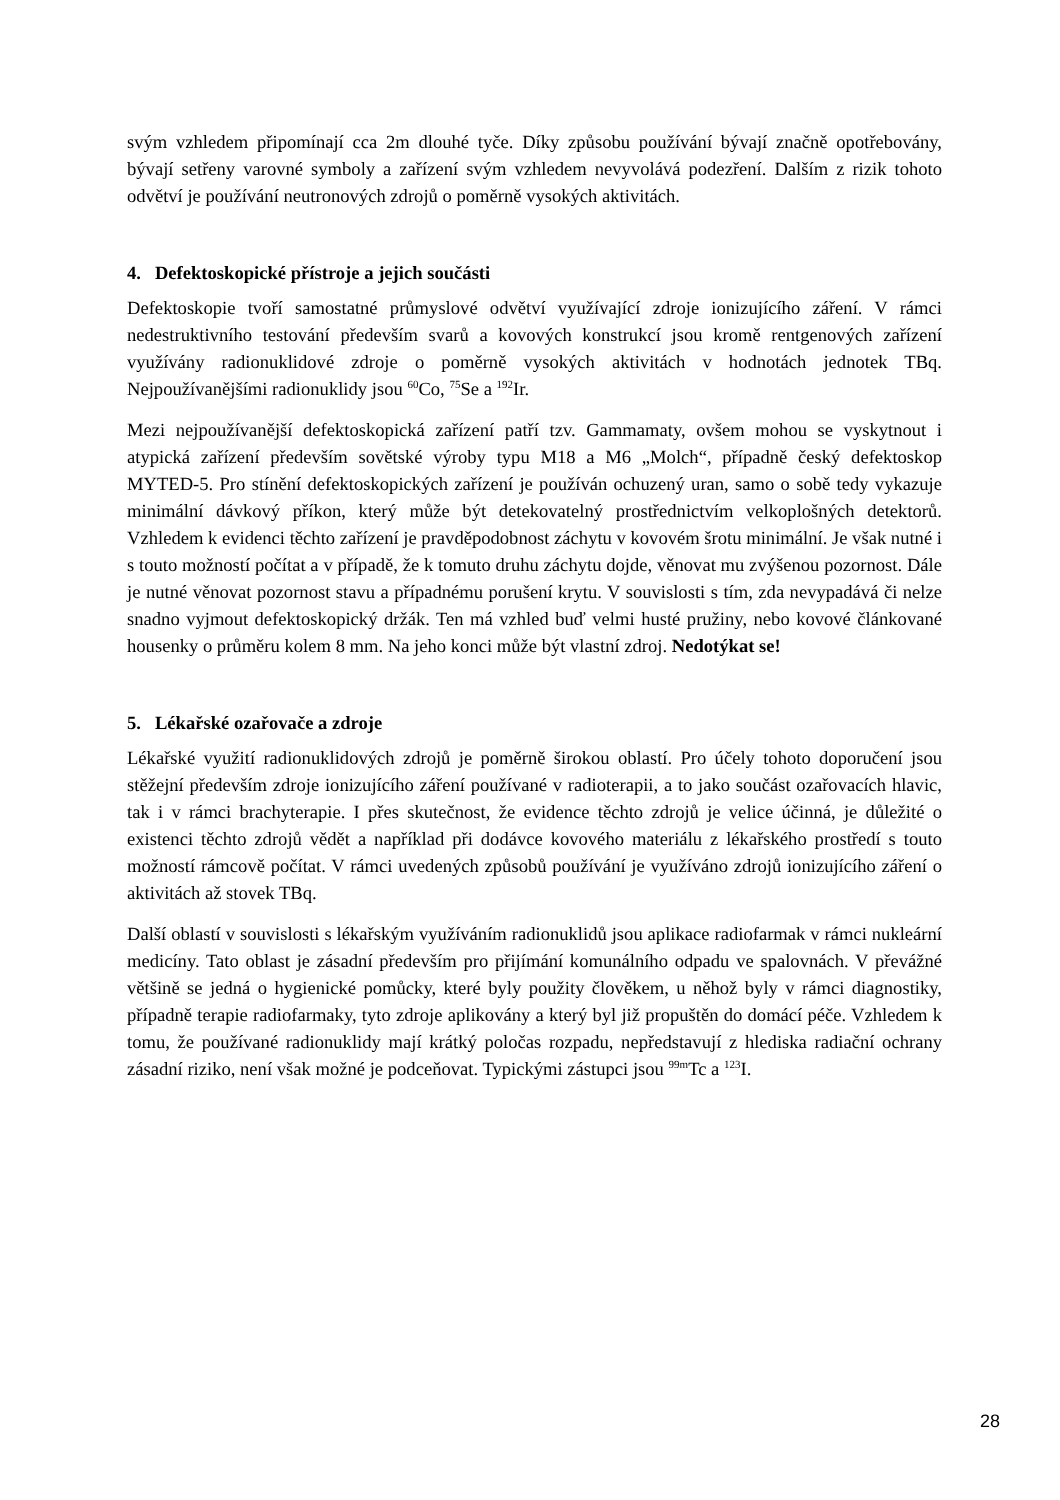svým vzhledem připomínají cca 2m dlouhé tyče. Díky způsobu používání bývají značně opotřebovány, bývají setřeny varovné symboly a zařízení svým vzhledem nevyvolává podezření. Dalším z rizik tohoto odvětví je používání neutronových zdrojů o poměrně vysokých aktivitách.
4. Defektoskopické přístroje a jejich součásti
Defektoskopie tvoří samostatné průmyslové odvětví využívající zdroje ionizujícího záření. V rámci nedestruktivního testování především svarů a kovových konstrukcí jsou kromě rentgenových zařízení využívány radionuklidové zdroje o poměrně vysokých aktivitách v hodnotách jednotek TBq. Nejpoužívanějšími radionuklidy jsou <sup>60</sup>Co, <sup>75</sup>Se a <sup>192</sup>Ir.
Mezi nejpoužívanější defektoskopická zařízení patří tzv. Gammamaty, ovšem mohou se vyskytnout i atypická zařízení především sovětské výroby typu M18 a M6 „Molch“, případně český defektoskop MYTED-5. Pro stínění defektoskopických zařízení je používán ochuzený uran, samo o sobě tedy vykazuje minimální dávkový příkon, který může být detekovatelný prostřednictvím velkoplošných detektorů. Vzhledem k evidenci těchto zařízení je pravděpodobnost záchytu v kovovém šrotu minimální. Je však nutné i s touto možností počítat a v případě, že k tomuto druhu záchytu dojde, věnovat mu zvýšenou pozornost. Dále je nutné věnovat pozornost stavu a případnému porušení krytu. V souvislosti s tím, zda nevypadává či nelze snadno vyjmout defektoskopický držák. Ten má vzhled buď velmi husté pružiny, nebo kovové článkované housenky o průměru kolem 8 mm. Na jeho konci může být vlastní zdroj. Nedotýkat se!
5. Lékařské ozařovače a zdroje
Lékařské využití radionuklidových zdrojů je poměrně širokou oblastí. Pro účely tohoto doporučení jsou stěžejní především zdroje ionizujícího záření používané v radioterapii, a to jako součást ozařovacích hlavic, tak i v rámci brachyterapie. I přes skutečnost, že evidence těchto zdrojů je velice účinná, je důležité o existenci těchto zdrojů vědět a například při dodávce kovového materiálu z lékařského prostředí s touto možností rámcově počítat. V rámci uvedených způsobů používání je využíváno zdrojů ionizujícího záření o aktivitách až stovek TBq.
Další oblastí v souvislosti s lékařským využíváním radionuklidů jsou aplikace radiofarmak v rámci nukleární medicíny. Tato oblast je zásadní především pro přijímání komunálního odpadu ve spalovnách. V převážné většině se jedná o hygienické pomůcky, které byly použity člověkem, u něhož byly v rámci diagnostiky, případně terapie radiofarmaky, tyto zdroje aplikovány a který byl již propuštěn do domácí péče. Vzhledem k tomu, že používané radionuklidy mají krátký poločas rozpadu, nepředstavují z hlediska radiační ochrany zásadní riziko, není však možné je podceňovat. Typickými zástupci jsou <sup>99m</sup>Tc a <sup>123</sup>I.
28